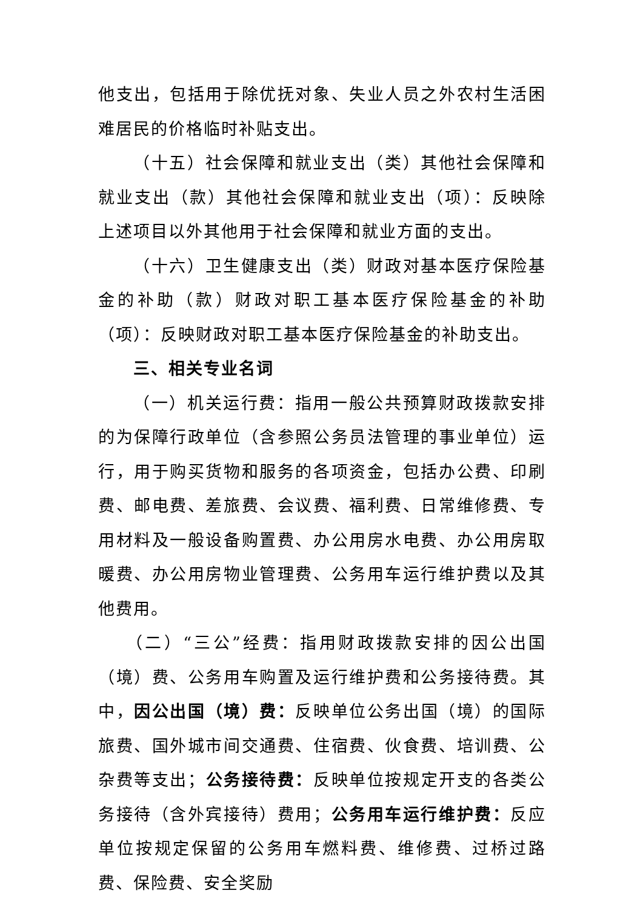他支出，包括用于除优抚对象、失业人员之外农村生活困难居民的价格临时补贴支出。
（十五）社会保障和就业支出（类）其他社会保障和就业支出（款）其他社会保障和就业支出（项）：反映除上述项目以外其他用于社会保障和就业方面的支出。
（十六）卫生健康支出（类）财政对基本医疗保险基金的补助（款）财政对职工基本医疗保险基金的补助（项）：反映财政对职工基本医疗保险基金的补助支出。
三、相关专业名词
（一）机关运行费：指用一般公共预算财政拨款安排的为保障行政单位（含参照公务员法管理的事业单位）运行，用于购买货物和服务的各项资金，包括办公费、印刷费、邮电费、差旅费、会议费、福利费、日常维修费、专用材料及一般设备购置费、办公用房水电费、办公用房取暖费、办公用房物业管理费、公务用车运行维护费以及其他费用。
（二）“三公”经费：指用财政拨款安排的因公出国（境）费、公务用车购置及运行维护费和公务接待费。其中，因公出国（境）费：反映单位公务出国（境）的国际旅费、国外城市间交通费、住宿费、伙食费、培训费、公杂费等支出；公务接待费：反映单位按规定开支的各类公务接待（含外宾接待）费用；公务用车运行维护费：反应单位按规定保留的公务用车燃料费、维修费、过桥过路费、保险费、安全奖励